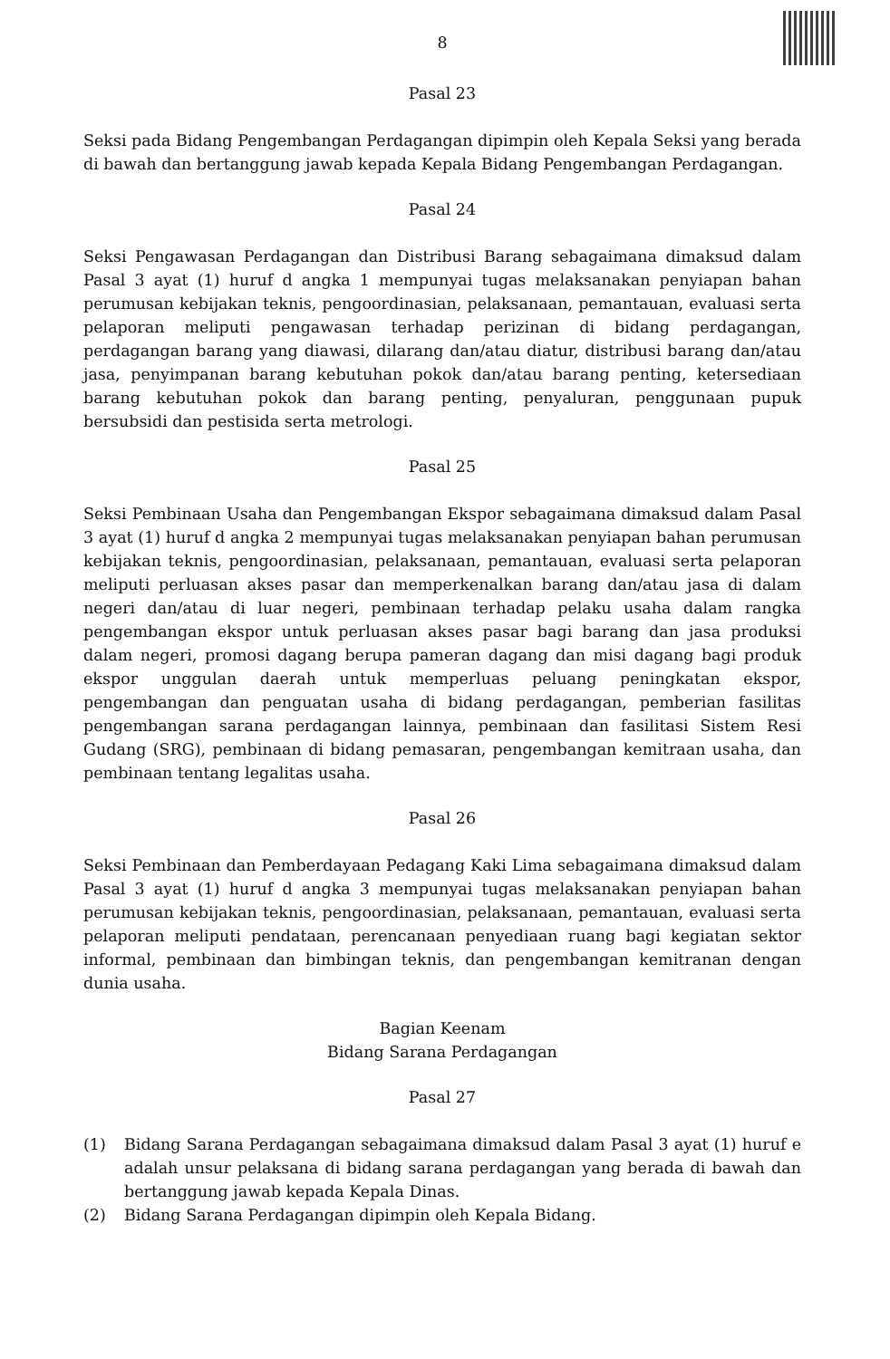8
Pasal 23
Seksi pada Bidang Pengembangan Perdagangan dipimpin oleh Kepala Seksi yang berada di bawah dan bertanggung jawab kepada Kepala Bidang Pengembangan Perdagangan.
Pasal 24
Seksi Pengawasan Perdagangan dan Distribusi Barang sebagaimana dimaksud dalam Pasal 3 ayat (1) huruf d angka 1 mempunyai tugas melaksanakan penyiapan bahan perumusan kebijakan teknis, pengoordinasian, pelaksanaan, pemantauan, evaluasi serta pelaporan meliputi pengawasan terhadap perizinan di bidang perdagangan, perdagangan barang yang diawasi, dilarang dan/atau diatur, distribusi barang dan/atau jasa, penyimpanan barang kebutuhan pokok dan/atau barang penting, ketersediaan barang kebutuhan pokok dan barang penting, penyaluran, penggunaan pupuk bersubsidi dan pestisida serta metrologi.
Pasal 25
Seksi Pembinaan Usaha dan Pengembangan Ekspor sebagaimana dimaksud dalam Pasal 3 ayat (1) huruf d angka 2 mempunyai tugas melaksanakan penyiapan bahan perumusan kebijakan teknis, pengoordinasian, pelaksanaan, pemantauan, evaluasi serta pelaporan meliputi perluasan akses pasar dan memperkenalkan barang dan/atau jasa di dalam negeri dan/atau di luar negeri, pembinaan terhadap pelaku usaha dalam rangka pengembangan ekspor untuk perluasan akses pasar bagi barang dan jasa produksi dalam negeri, promosi dagang berupa pameran dagang dan misi dagang bagi produk ekspor unggulan daerah untuk memperluas peluang peningkatan ekspor, pengembangan dan penguatan usaha di bidang perdagangan, pemberian fasilitas pengembangan sarana perdagangan lainnya, pembinaan dan fasilitasi Sistem Resi Gudang (SRG), pembinaan di bidang pemasaran, pengembangan kemitraan usaha, dan pembinaan tentang legalitas usaha.
Pasal 26
Seksi Pembinaan dan Pemberdayaan Pedagang Kaki Lima sebagaimana dimaksud dalam Pasal 3 ayat (1) huruf d angka 3 mempunyai tugas melaksanakan penyiapan bahan perumusan kebijakan teknis, pengoordinasian, pelaksanaan, pemantauan, evaluasi serta pelaporan meliputi pendataan, perencanaan penyediaan ruang bagi kegiatan sektor informal, pembinaan dan bimbingan teknis, dan pengembangan kemitranan dengan dunia usaha.
Bagian Keenam
Bidang Sarana Perdagangan
Pasal 27
(1) Bidang Sarana Perdagangan sebagaimana dimaksud dalam Pasal 3 ayat (1) huruf e adalah unsur pelaksana di bidang sarana perdagangan yang berada di bawah dan bertanggung jawab kepada Kepala Dinas.
(2) Bidang Sarana Perdagangan dipimpin oleh Kepala Bidang.